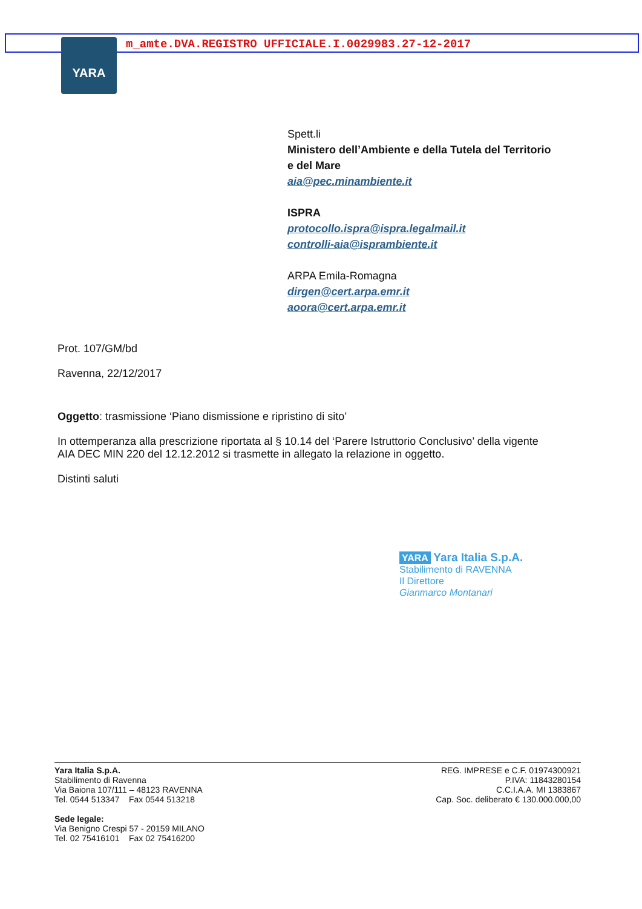m_amte.DVA.REGISTRO UFFICIALE.I.0029983.27-12-2017
YARA
Spett.li
Ministero dell’Ambiente e della Tutela del Territorio
e del Mare
aia@pec.minambiente.it
ISPRA
protocollo.ispra@ispra.legalmail.it
controlli-aia@isprambiente.it
ARPA Emila-Romagna
dirgen@cert.arpa.emr.it
aoora@cert.arpa.emr.it
Prot. 107/GM/bd
Ravenna, 22/12/2017
Oggetto: trasmissione ‘Piano dismissione e ripristino di sito’
In ottemperanza alla prescrizione riportata al § 10.14 del ‘Parere Istruttorio Conclusivo’ della vigente AIA DEC MIN 220 del 12.12.2012 si trasmette in allegato la relazione in oggetto.
Distinti saluti
YARA Yara Italia S.p.A.
Stabilimento di RAVENNA
Il Direttore
Gianmarco Montanari
Yara Italia S.p.A.
Stabilimento di Ravenna
Via Baiona 107/111 – 48123 RAVENNA
Tel. 0544 513347 Fax 0544 513218
Sede legale:
Via Benigno Crespi 57 - 20159 MILANO
Tel. 02 75416101 Fax 02 75416200
REG. IMPRESE e C.F. 01974300921
P.IVA: 11843280154
C.C.I.A.A. MI 1383867
Cap. Soc. deliberato € 130.000.000,00